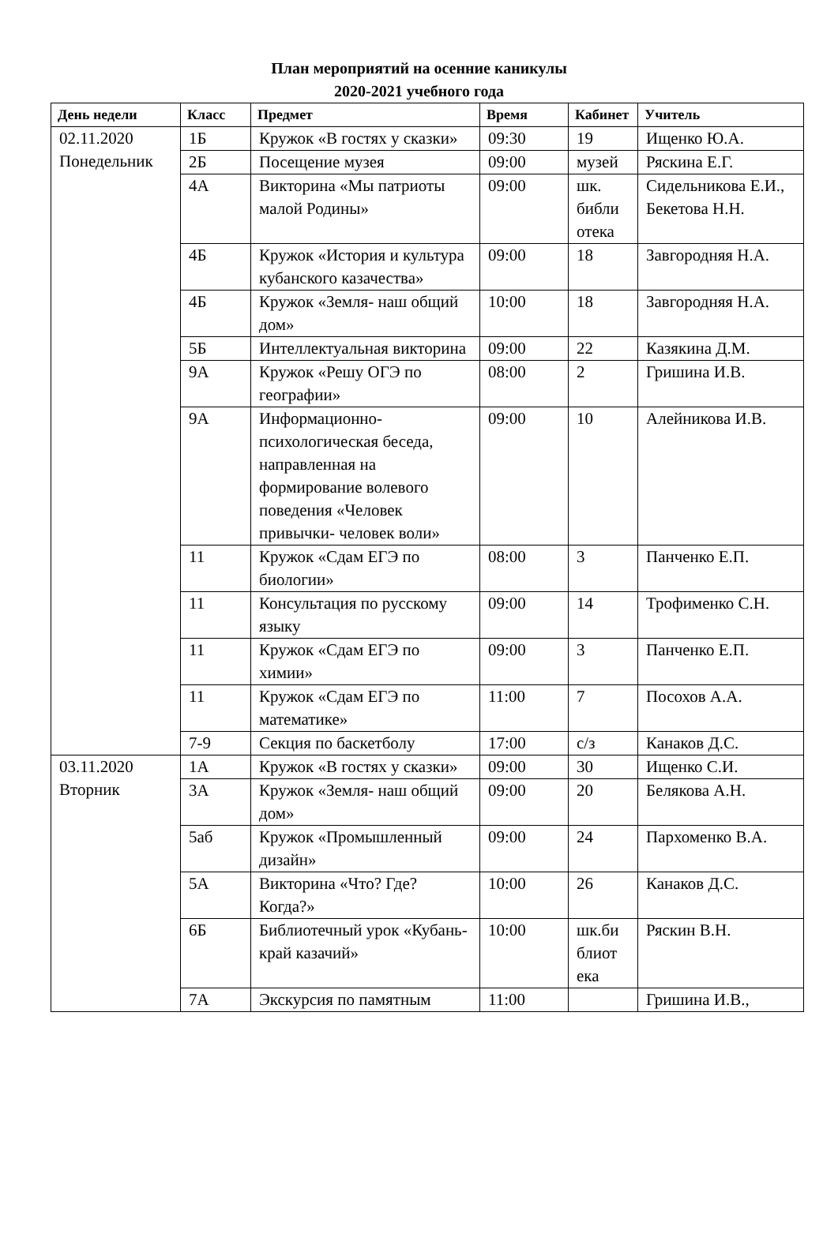План мероприятий на осенние каникулы
2020-2021 учебного года
| День недели | Класс | Предмет | Время | Кабинет | Учитель |
| --- | --- | --- | --- | --- | --- |
| 02.11.2020 Понедельник | 1Б | Кружок «В гостях у сказки» | 09:30 | 19 | Ищенко Ю.А. |
| | 2Б | Посещение музея | 09:00 | музей | Ряскина Е.Г. |
| | 4А | Викторина «Мы патриоты малой Родины» | 09:00 | шк. библи отека | Сидельникова Е.И., Бекетова Н.Н. |
| | 4Б | Кружок «История и культура кубанского казачества» | 09:00 | 18 | Завгородняя Н.А. |
| | 4Б | Кружок «Земля- наш общий дом» | 10:00 | 18 | Завгородняя Н.А. |
| | 5Б | Интеллектуальная викторина | 09:00 | 22 | Казякина Д.М. |
| | 9А | Кружок «Решу ОГЭ по географии» | 08:00 | 2 | Гришина И.В. |
| | 9А | Информационно-психологическая беседа, направленная на формирование волевого поведения «Человек привычки- человек воли» | 09:00 | 10 | Алейникова И.В. |
| | 11 | Кружок «Сдам ЕГЭ по биологии» | 08:00 | 3 | Панченко Е.П. |
| | 11 | Консультация по русскому языку | 09:00 | 14 | Трофименко С.Н. |
| | 11 | Кружок «Сдам ЕГЭ по химии» | 09:00 | 3 | Панченко Е.П. |
| | 11 | Кружок «Сдам ЕГЭ по математике» | 11:00 | 7 | Посохов А.А. |
| | 7-9 | Секция по баскетболу | 17:00 | с/з | Канаков Д.С. |
| 03.11.2020 Вторник | 1А | Кружок «В гостях у сказки» | 09:00 | 30 | Ищенко С.И. |
| | 3А | Кружок «Земля- наш общий дом» | 09:00 | 20 | Белякова А.Н. |
| | 5аб | Кружок «Промышленный дизайн» | 09:00 | 24 | Пархоменко В.А. |
| | 5А | Викторина «Что? Где? Когда?» | 10:00 | 26 | Канаков Д.С. |
| | 6Б | Библиотечный урок «Кубань- край казачий» | 10:00 | шк.би блиот ека | Ряскин В.Н. |
| | 7А | Экскурсия по памятным | 11:00 | | Гришина И.В., |